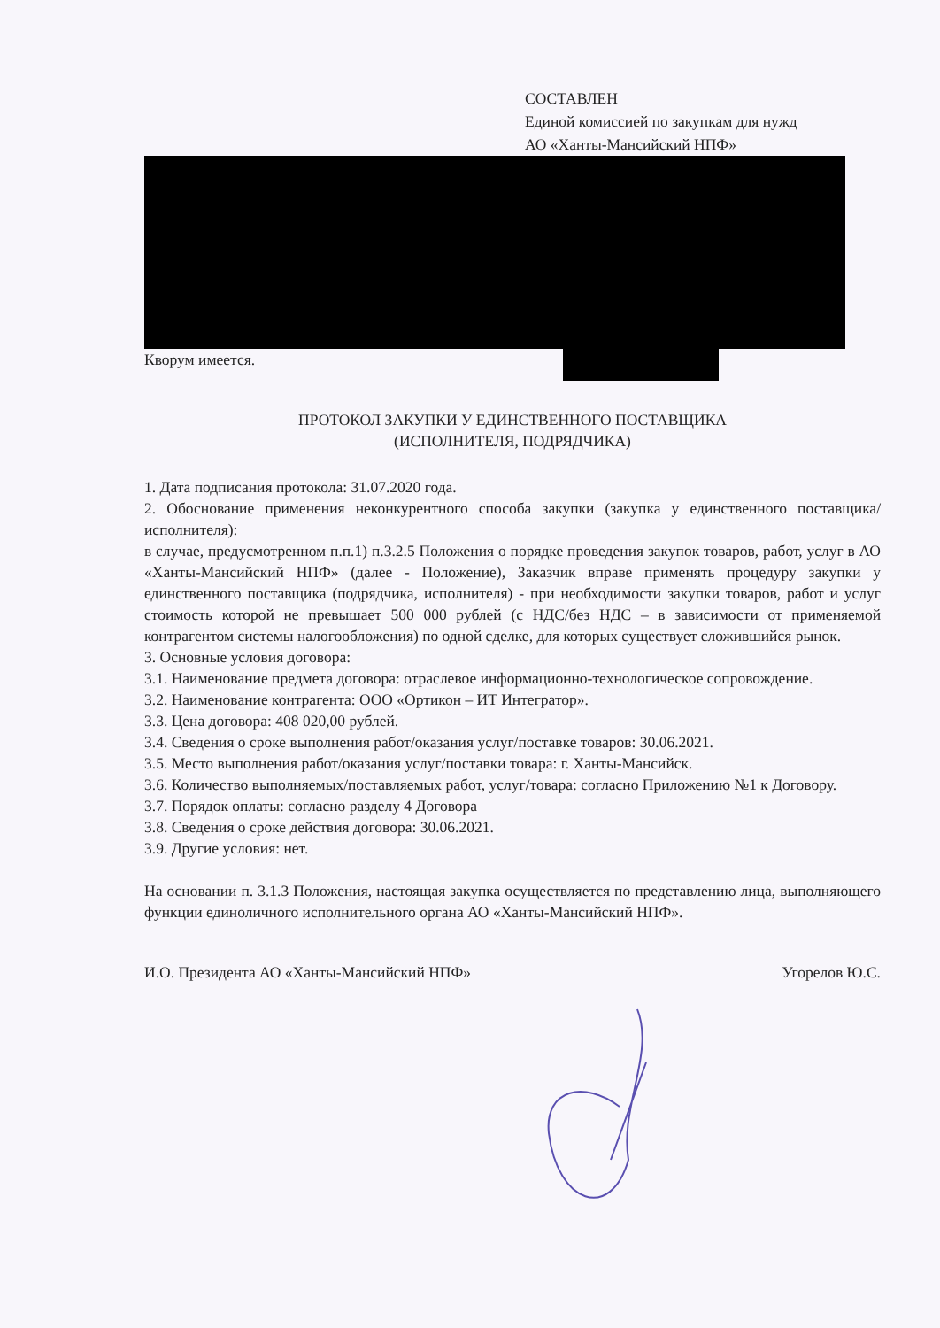СОСТАВЛЕН
Единой комиссией по закупкам для нужд
АО «Ханты-Мансийский НПФ»
Кворум имеется.
ПРОТОКОЛ ЗАКУПКИ У ЕДИНСТВЕННОГО ПОСТАВЩИКА
(ИСПОЛНИТЕЛЯ, ПОДРЯДЧИКА)
1. Дата подписания протокола: 31.07.2020 года.
2. Обоснование применения неконкурентного способа закупки (закупка у единственного поставщика/исполнителя):
в случае, предусмотренном п.п.1) п.3.2.5 Положения о порядке проведения закупок товаров, работ, услуг в АО «Ханты-Мансийский НПФ» (далее - Положение), Заказчик вправе применять процедуру закупки у единственного поставщика (подрядчика, исполнителя) - при необходимости закупки товаров, работ и услуг стоимость которой не превышает 500 000 рублей (с НДС/без НДС – в зависимости от применяемой контрагентом системы налогообложения) по одной сделке, для которых существует сложившийся рынок.
3. Основные условия договора:
3.1. Наименование предмета договора: отраслевое информационно-технологическое сопровождение.
3.2. Наименование контрагента: ООО «Ортикон – ИТ Интегратор».
3.3. Цена договора: 408 020,00 рублей.
3.4. Сведения о сроке выполнения работ/оказания услуг/поставке товаров: 30.06.2021.
3.5. Место выполнения работ/оказания услуг/поставки товара: г. Ханты-Мансийск.
3.6. Количество выполняемых/поставляемых работ, услуг/товара: согласно Приложению №1 к Договору.
3.7. Порядок оплаты: согласно разделу 4 Договора
3.8. Сведения о сроке действия договора: 30.06.2021.
3.9. Другие условия: нет.
На основании п. 3.1.3 Положения, настоящая закупка осуществляется по представлению лица, выполняющего функции единоличного исполнительного органа АО «Ханты-Мансийский НПФ».
И.О. Президента АО «Ханты-Мансийский НПФ» Угорелов Ю.С.